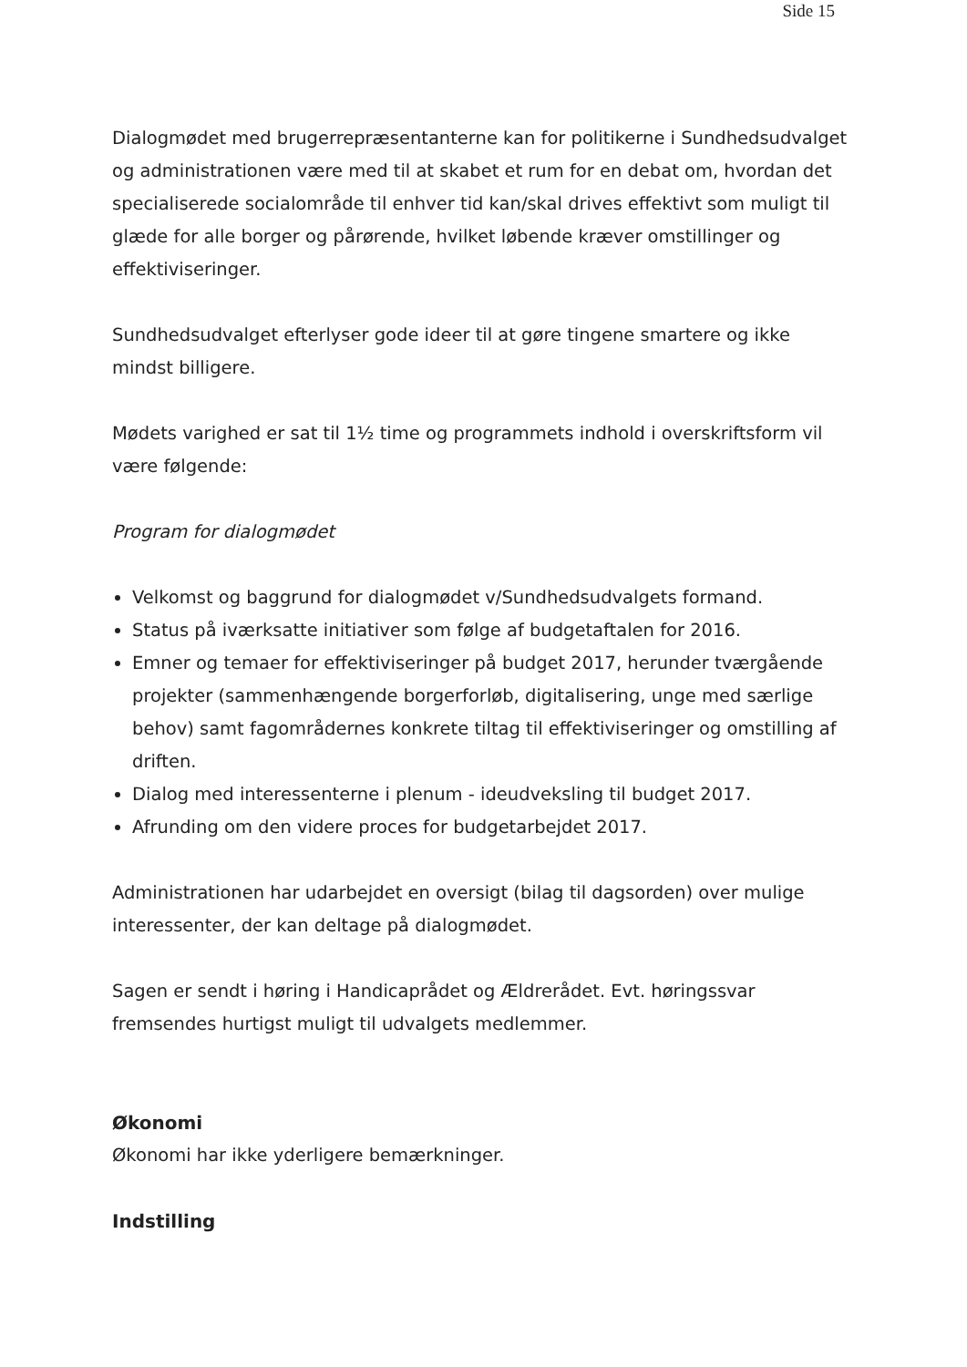Side 15
Dialogmødet med brugerrepræsentanterne kan for politikerne i Sundhedsudvalget og administrationen være med til at skabet et rum for en debat om, hvordan det specialiserede socialområde til enhver tid kan/skal drives effektivt som muligt til glæde for alle borger og pårørende, hvilket løbende kræver omstillinger og effektiviseringer.
Sundhedsudvalget efterlyser gode ideer til at gøre tingene smartere og ikke mindst billigere.
Mødets varighed er sat til 1½ time og programmets indhold i overskriftsform vil være følgende:
Program for dialogmødet
Velkomst og baggrund for dialogmødet v/Sundhedsudvalgets formand.
Status på iværksatte initiativer som følge af budgetaftalen for 2016.
Emner og temaer for effektiviseringer på budget 2017, herunder tværgående projekter (sammenhængende borgerforløb, digitalisering, unge med særlige behov) samt fagområdernes konkrete tiltag til effektiviseringer og omstilling af driften.
Dialog med interessenterne i plenum - ideudveksling til budget 2017.
Afrunding om den videre proces for budgetarbejdet 2017.
Administrationen har udarbejdet en oversigt (bilag til dagsorden) over mulige interessenter, der kan deltage på dialogmødet.
Sagen er sendt i høring i Handicaprådet og Ældrerådet. Evt. høringssvar fremsendes hurtigst muligt til udvalgets medlemmer.
Økonomi
Økonomi har ikke yderligere bemærkninger.
Indstilling